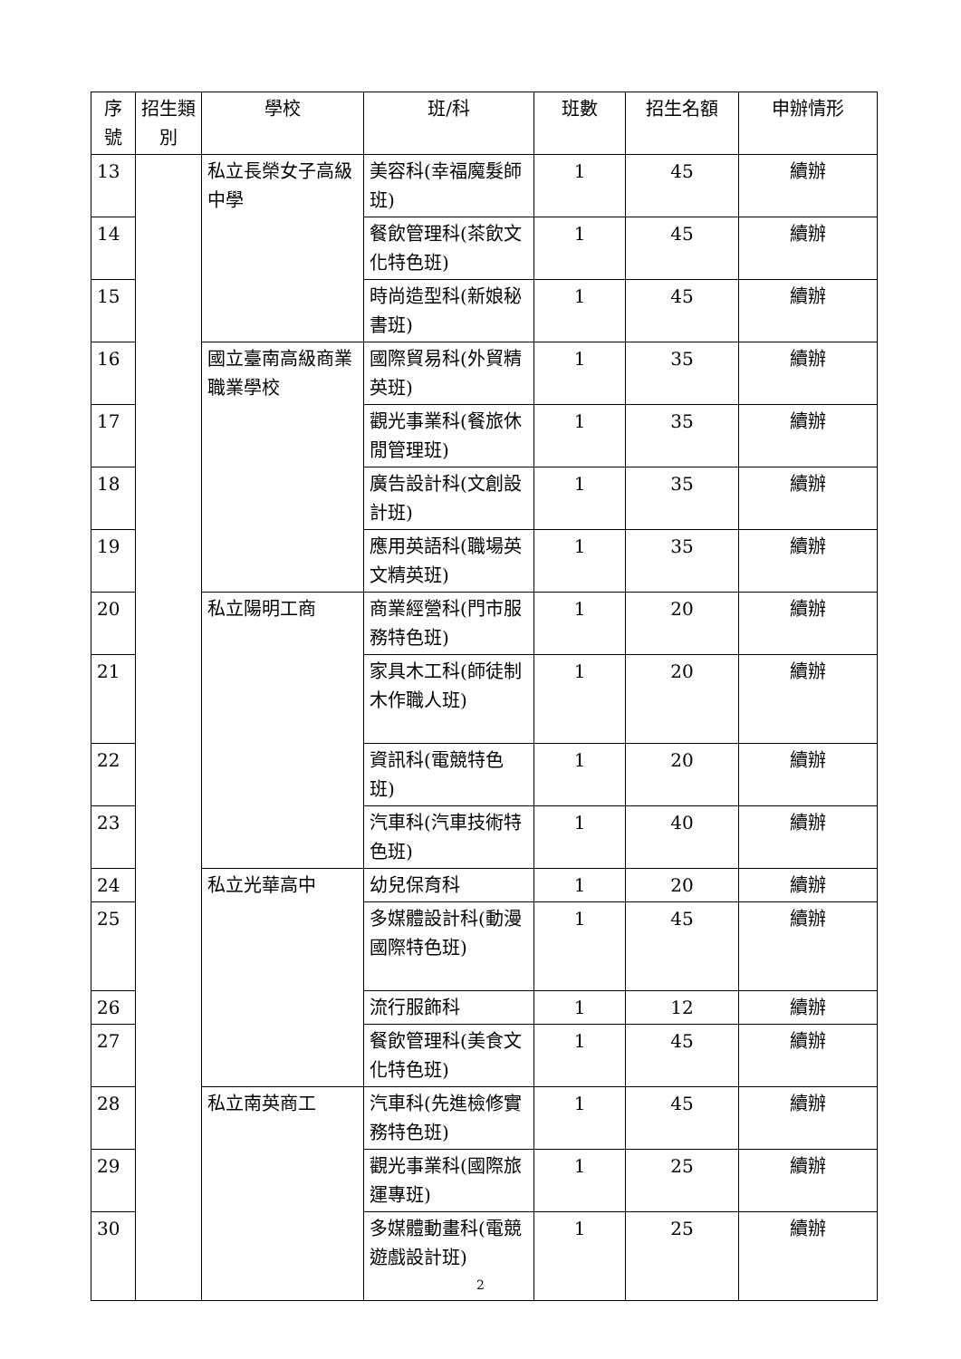| 序號 | 招生類別 | 學校 | 班/科 | 班數 | 招生名額 | 申辦情形 |
| --- | --- | --- | --- | --- | --- | --- |
| 13 | | 私立長榮女子高級中學 | 美容科(幸福魔髮師班) | 1 | 45 | 續辦 |
| 14 | | | 餐飲管理科(茶飲文化特色班) | 1 | 45 | 續辦 |
| 15 | | | 時尚造型科(新娘秘書班) | 1 | 45 | 續辦 |
| 16 | | 國立臺南高級商業職業學校 | 國際貿易科(外貿精英班) | 1 | 35 | 續辦 |
| 17 | | | 觀光事業科(餐旅休閒管理班) | 1 | 35 | 續辦 |
| 18 | | | 廣告設計科(文創設計班) | 1 | 35 | 續辦 |
| 19 | | | 應用英語科(職場英文精英班) | 1 | 35 | 續辦 |
| 20 | | 私立陽明工商 | 商業經營科(門市服務特色班) | 1 | 20 | 續辦 |
| 21 | | | 家具木工科(師徒制木作職人班) | 1 | 20 | 續辦 |
| 22 | | | 資訊科(電競特色班) | 1 | 20 | 續辦 |
| 23 | | | 汽車科(汽車技術特色班) | 1 | 40 | 續辦 |
| 24 | | 私立光華高中 | 幼兒保育科 | 1 | 20 | 續辦 |
| 25 | | | 多媒體設計科(動漫國際特色班) | 1 | 45 | 續辦 |
| 26 | | | 流行服飾科 | 1 | 12 | 續辦 |
| 27 | | | 餐飲管理科(美食文化特色班) | 1 | 45 | 續辦 |
| 28 | | 私立南英商工 | 汽車科(先進檢修實務特色班) | 1 | 45 | 續辦 |
| 29 | | | 觀光事業科(國際旅運專班) | 1 | 25 | 續辦 |
| 30 | | | 多媒體動畫科(電競遊戲設計班) | 1 | 25 | 續辦 |
2